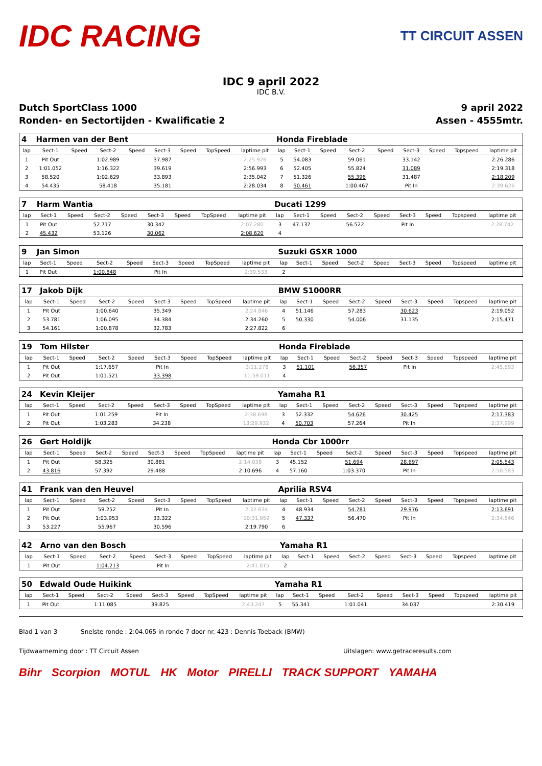IDC RACING
TT CIRCUIT ASSEN
IDC 9 april 2022
IDC B.V.
Dutch SportClass 1000 9 april 2022
Ronden- en Sectortijden - Kwalificatie 2 Assen - 4555mtr.
| 4 | Harmen van der Bent | | | | | | | | Honda Fireblade | | | | | | | | |
| lap | Sect-1 | Speed | Sect-2 | Speed | Sect-3 | Speed | TopSpeed | laptime pit | lap | Sect-1 | Speed | Sect-2 | Speed | Sect-3 | Speed | Topspeed | laptime pit |
| 1 | Pit Out | | 1:02.989 | | 37.987 | | | 2:25.926 | 5 | 54.083 | | 59.061 | | 33.142 | | | 2:26.286 |
| 2 | 1:01.052 | | 1:16.322 | | 39.619 | | | 2:56.993 | 6 | 52.405 | | 55.824 | | 31.089 | | | 2:19.318 |
| 3 | 58.520 | | 1:02.629 | | 33.893 | | | 2:35.042 | 7 | 51.326 | | 55.396 | | 31.487 | | | 2:18.209 |
| 4 | 54.435 | | 58.418 | | 35.181 | | | 2:28.034 | 8 | 50.461 | | 1:00.467 | | Pit In | | | 2:39.626 |
| 7 | Harm Wantia | | | | | | | | Ducati 1299 | | | | | | | | |
| lap | Sect-1 | Speed | Sect-2 | Speed | Sect-3 | Speed | TopSpeed | laptime pit | lap | Sect-1 | Speed | Sect-2 | Speed | Sect-3 | Speed | Topspeed | laptime pit |
| 1 | Pit Out | | 52.717 | | 30.342 | | | 2:07.280 | 3 | 47.137 | | 56.522 | | Pit In | | | 2:28.742 |
| 2 | 45.432 | | 53.126 | | 30.062 | | | 2:08.620 | 4 | | | | | | | | |
| 9 | Jan Simon | | | | | | | | Suzuki GSXR 1000 | | | | | | | | |
| lap | Sect-1 | Speed | Sect-2 | Speed | Sect-3 | Speed | TopSpeed | laptime pit | lap | Sect-1 | Speed | Sect-2 | Speed | Sect-3 | Speed | Topspeed | laptime pit |
| 1 | Pit Out | | 1:00.848 | | Pit In | | | 2:39.533 | 2 | | | | | | | | |
| 17 | Jakob Dijk | | | | | | | | BMW S1000RR | | | | | | | | |
| lap | Sect-1 | Speed | Sect-2 | Speed | Sect-3 | Speed | TopSpeed | laptime pit | lap | Sect-1 | Speed | Sect-2 | Speed | Sect-3 | Speed | Topspeed | laptime pit |
| 1 | Pit Out | | 1:00.640 | | 35.349 | | | 2:24.846 | 4 | 51.146 | | 57.283 | | 30.623 | | | 2:19.052 |
| 2 | 53.781 | | 1:06.095 | | 34.384 | | | 2:34.260 | 5 | 50.330 | | 54.006 | | 31.135 | | | 2:15.471 |
| 3 | 54.161 | | 1:00.878 | | 32.783 | | | 2:27.822 | 6 | | | | | | | | |
| 19 | Tom Hilster | | | | | | | | Honda Fireblade | | | | | | | | |
| lap | Sect-1 | Speed | Sect-2 | Speed | Sect-3 | Speed | TopSpeed | laptime pit | lap | Sect-1 | Speed | Sect-2 | Speed | Sect-3 | Speed | Topspeed | laptime pit |
| 1 | Pit Out | | 1:17.657 | | Pit In | | | 3:11.278 | 3 | 51.101 | | 56.357 | | Pit In | | | 2:45.693 |
| 2 | Pit Out | | 1:01.521 | | 33.398 | | | 11:59.011 | 4 | | | | | | | | |
| 24 | Kevin Kleijer | | | | | | | | Yamaha R1 | | | | | | | | |
| lap | Sect-1 | Speed | Sect-2 | Speed | Sect-3 | Speed | TopSpeed | laptime pit | lap | Sect-1 | Speed | Sect-2 | Speed | Sect-3 | Speed | Topspeed | laptime pit |
| 1 | Pit Out | | 1:01.259 | | Pit In | | | 2:38.698 | 3 | 52.332 | | 54.626 | | 30.425 | | | 2:17.383 |
| 2 | Pit Out | | 1:03.283 | | 34.238 | | | 13:29.932 | 4 | 50.703 | | 57.264 | | Pit In | | | 2:37.999 |
| 26 | Gert Holdijk | | | | | | | | Honda Cbr 1000rr | | | | | | | | |
| lap | Sect-1 | Speed | Sect-2 | Speed | Sect-3 | Speed | TopSpeed | laptime pit | lap | Sect-1 | Speed | Sect-2 | Speed | Sect-3 | Speed | Topspeed | laptime pit |
| 1 | Pit Out | | 58.325 | | 30.881 | | | 2:14.038 | 3 | 45.152 | | 51.694 | | 28.697 | | | 2:05.543 |
| 2 | 43.816 | | 57.392 | | 29.488 | | | 2:10.696 | 4 | 57.160 | | 1:03.370 | | Pit In | | | 2:50.583 |
| 41 | Frank van den Heuvel | | | | | | | | Aprilia RSV4 | | | | | | | | |
| lap | Sect-1 | Speed | Sect-2 | Speed | Sect-3 | Speed | TopSpeed | laptime pit | lap | Sect-1 | Speed | Sect-2 | Speed | Sect-3 | Speed | Topspeed | laptime pit |
| 1 | Pit Out | | 59.252 | | Pit In | | | 2:32.634 | 4 | 48.934 | | 54.781 | | 29.976 | | | 2:13.691 |
| 2 | Pit Out | | 1:03.953 | | 33.322 | | | 10:31.959 | 5 | 47.337 | | 56.470 | | Pit In | | | 2:34.546 |
| 3 | 53.227 | | 55.967 | | 30.596 | | | 2:19.790 | 6 | | | | | | | | |
| 42 | Arno van den Bosch | | | | | | | | Yamaha R1 | | | | | | | | |
| lap | Sect-1 | Speed | Sect-2 | Speed | Sect-3 | Speed | TopSpeed | laptime pit | lap | Sect-1 | Speed | Sect-2 | Speed | Sect-3 | Speed | Topspeed | laptime pit |
| 1 | Pit Out | | 1:04.213 | | Pit In | | | 2:41.015 | 2 | | | | | | | | |
| 50 | Edwald Oude Huikink | | | | | | | | Yamaha R1 | | | | | | | | |
| lap | Sect-1 | Speed | Sect-2 | Speed | Sect-3 | Speed | TopSpeed | laptime pit | lap | Sect-1 | Speed | Sect-2 | Speed | Sect-3 | Speed | Topspeed | laptime pit |
| 1 | Pit Out | | 1:11.085 | | 39.825 | | | 2:43.247 | 5 | 55.341 | | 1:01.041 | | 34.037 | | | 2:30.419 |
Blad 1 van 3 Snelste ronde : 2:04.065 in ronde 7 door nr. 423 : Dennis Toeback (BMW)
Tijdwaarneming door : TT Circuit Assen Uitslagen: www.getraceresults.com
Bihr Scorpion MOTUL HK Motor PIRELLI TRACK SUPPORT YAMAHA